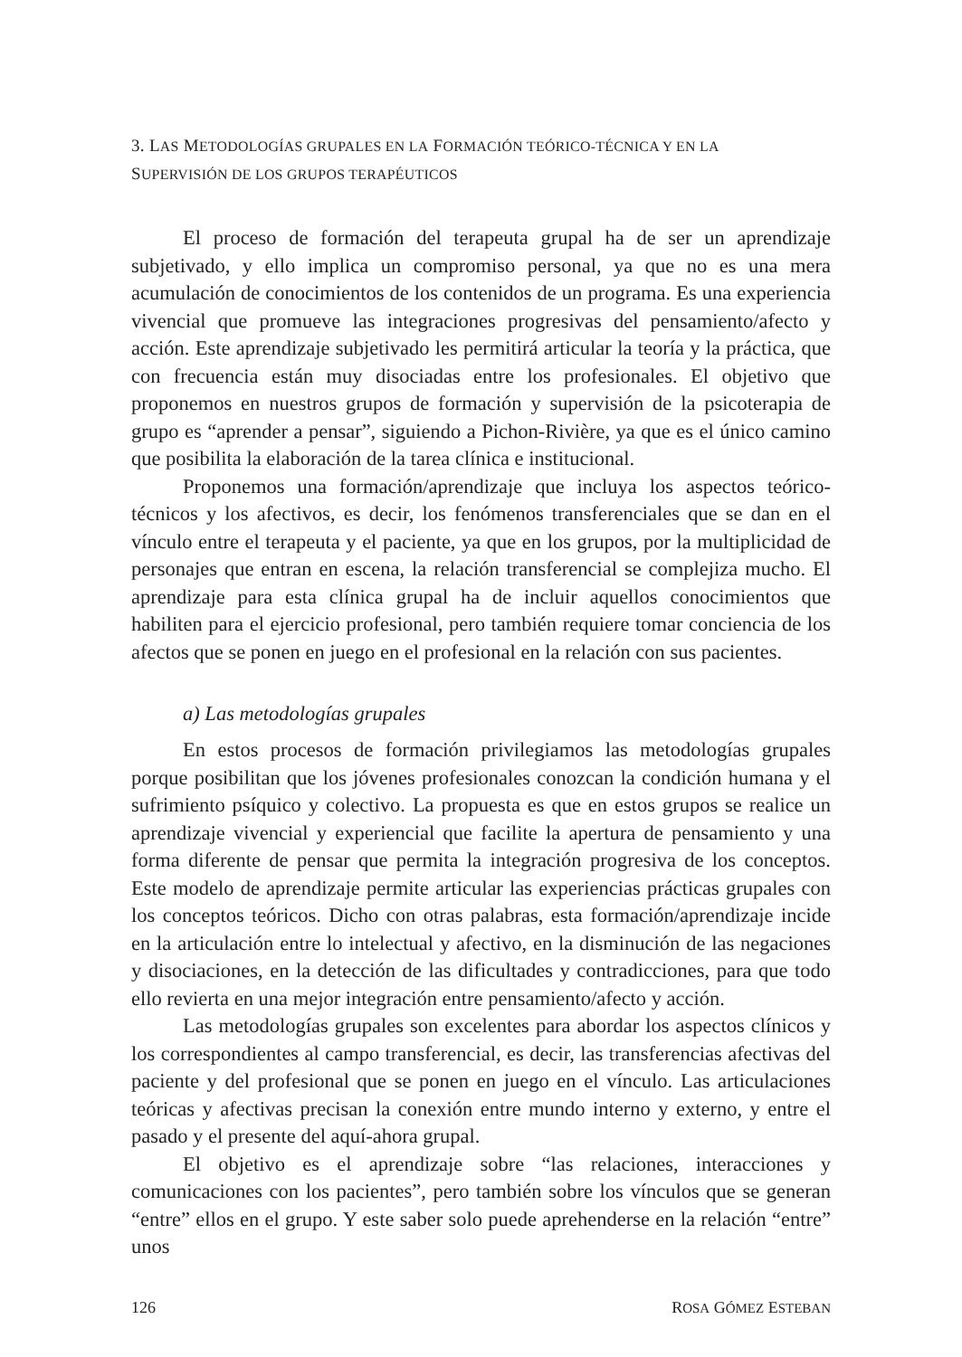3. LAS METODOLOGÍAS GRUPALES EN LA FORMACIÓN TEÓRICO-TÉCNICA Y EN LA
SUPERVISIÓN DE LOS GRUPOS TERAPÉUTICOS
El proceso de formación del terapeuta grupal ha de ser un aprendizaje subjetivado, y ello implica un compromiso personal, ya que no es una mera acumulación de conocimientos de los contenidos de un programa. Es una experiencia vivencial que promueve las integraciones progresivas del pensamiento/afecto y acción. Este aprendizaje subjetivado les permitirá articular la teoría y la práctica, que con frecuencia están muy disociadas entre los profesionales. El objetivo que proponemos en nuestros grupos de formación y supervisión de la psicoterapia de grupo es “aprender a pensar”, siguiendo a Pichon-Rivière, ya que es el único camino que posibilita la elaboración de la tarea clínica e institucional.
Proponemos una formación/aprendizaje que incluya los aspectos teórico-técnicos y los afectivos, es decir, los fenómenos transferenciales que se dan en el vínculo entre el terapeuta y el paciente, ya que en los grupos, por la multiplicidad de personajes que entran en escena, la relación transferencial se complejiza mucho. El aprendizaje para esta clínica grupal ha de incluir aquellos conocimientos que habiliten para el ejercicio profesional, pero también requiere tomar conciencia de los afectos que se ponen en juego en el profesional en la relación con sus pacientes.
a) Las metodologías grupales
En estos procesos de formación privilegiamos las metodologías grupales porque posibilitan que los jóvenes profesionales conozcan la condición humana y el sufrimiento psíquico y colectivo. La propuesta es que en estos grupos se realice un aprendizaje vivencial y experiencial que facilite la apertura de pensamiento y una forma diferente de pensar que permita la integración progresiva de los conceptos. Este modelo de aprendizaje permite articular las experiencias prácticas grupales con los conceptos teóricos. Dicho con otras palabras, esta formación/aprendizaje incide en la articulación entre lo intelectual y afectivo, en la disminución de las negaciones y disociaciones, en la detección de las dificultades y contradicciones, para que todo ello revierta en una mejor integración entre pensamiento/afecto y acción.
Las metodologías grupales son excelentes para abordar los aspectos clínicos y los correspondientes al campo transferencial, es decir, las transferencias afectivas del paciente y del profesional que se ponen en juego en el vínculo. Las articulaciones teóricas y afectivas precisan la conexión entre mundo interno y externo, y entre el pasado y el presente del aquí-ahora grupal.
El objetivo es el aprendizaje sobre “las relaciones, interacciones y comunicaciones con los pacientes”, pero también sobre los vínculos que se generan “entre” ellos en el grupo. Y este saber solo puede aprehenderse en la relación “entre” unos
126 ROSA GÓMEZ ESTEBAN